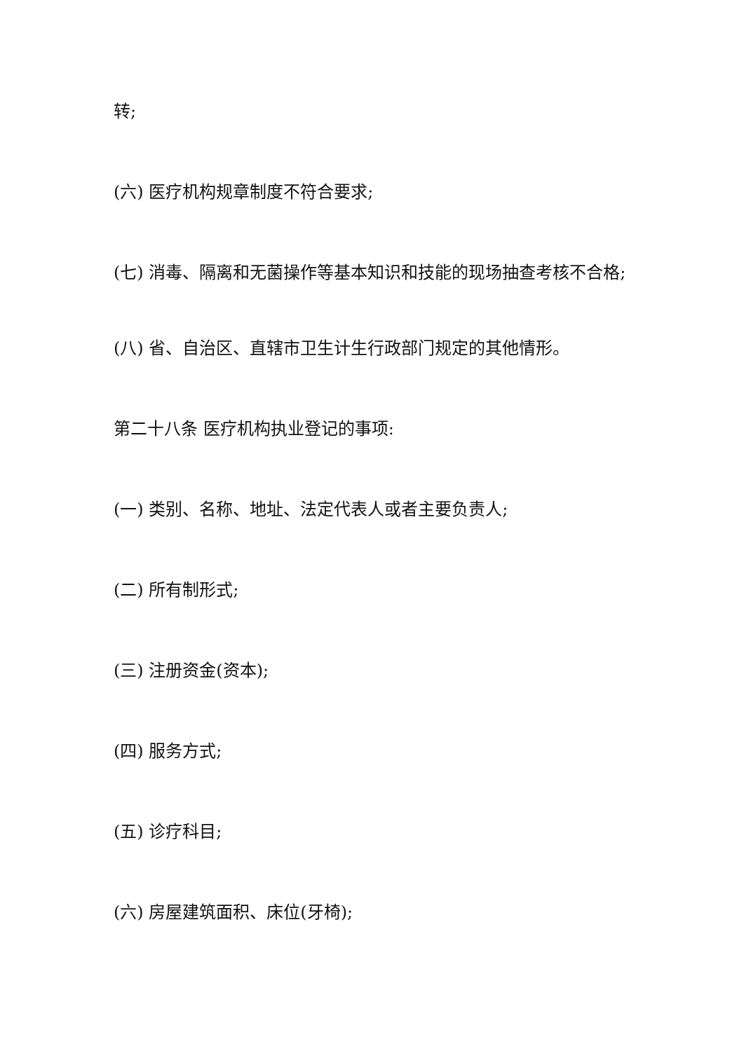转;
(六) 医疗机构规章制度不符合要求;
(七) 消毒、隔离和无菌操作等基本知识和技能的现场抽查考核不合格;
(八) 省、自治区、直辖市卫生计生行政部门规定的其他情形。
第二十八条 医疗机构执业登记的事项:
(一) 类别、名称、地址、法定代表人或者主要负责人;
(二) 所有制形式;
(三) 注册资金(资本);
(四) 服务方式;
(五) 诊疗科目;
(六) 房屋建筑面积、床位(牙椅);